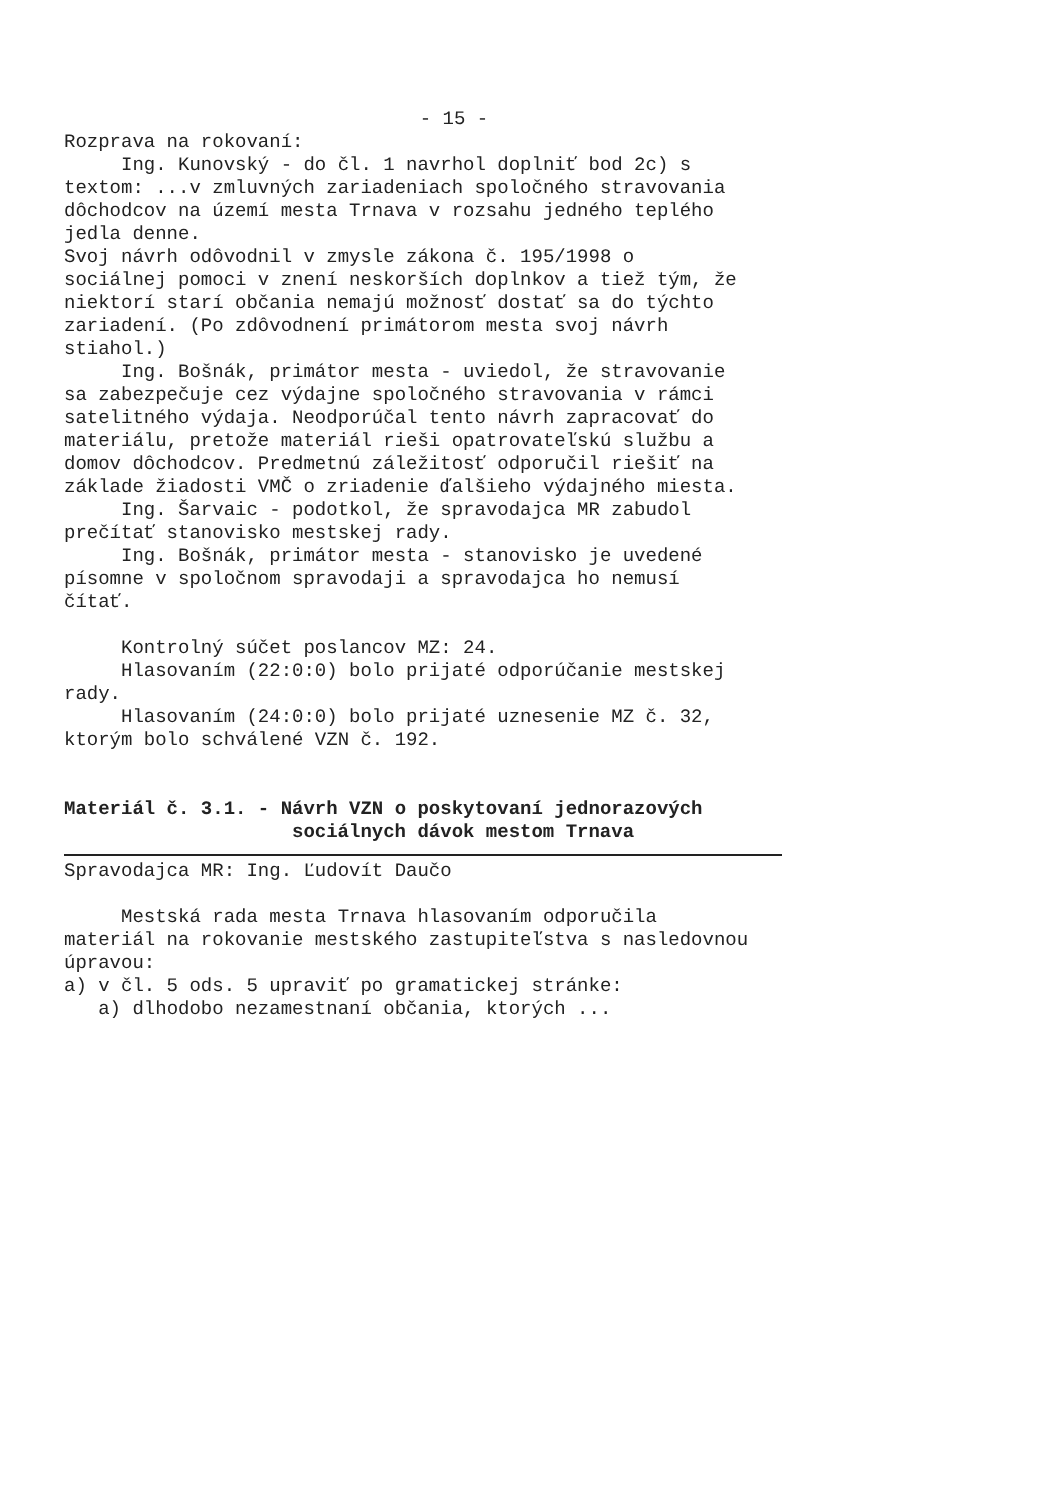- 15 -
Rozprava na rokovaní:
Ing. Kunovský - do čl. 1 navrhol doplniť bod 2c) s textom: ...v zmluvných zariadeniach spoločného stravovania dôchodcov na území mesta Trnava v rozsahu jedného teplého jedla denne.
Svoj návrh odôvodnil v zmysle zákona č. 195/1998 o sociálnej pomoci v znení neskorších doplnkov a tiež tým, že niektorí starí občania nemajú možnosť dostať sa do týchto zariadení. (Po zdôvodnení primátorom mesta svoj návrh stiahol.)
Ing. Bošnák, primátor mesta - uviedol, že stravovanie sa zabezpečuje cez výdajne spoločného stravovania v rámci satelitného výdaja. Neodporúčal tento návrh zapracovať do materiálu, pretože materiál rieši opatrovateľskú službu a domov dôchodcov. Predmetnú záležitosť odporučil riešiť na základe žiadosti VMČ o zriadenie ďalšieho výdajného miesta.
Ing. Šarvaic - podotkol, že spravodajca MR zabudol prečítať stanovisko mestskej rady.
Ing. Bošnák, primátor mesta - stanovisko je uvedené písomne v spoločnom spravodaji a spravodajca ho nemusí čítať.
Kontrolný súčet poslancov MZ: 24.
Hlasovaním (22:0:0) bolo prijaté odporúčanie mestskej rady.
Hlasovaním (24:0:0) bolo prijaté uznesenie MZ č. 32, ktorým bolo schválené VZN č. 192.
Materiál č. 3.1. - Návrh VZN o poskytovaní jednorazových
sociálnych dávok mestom Trnava
Spravodajca MR: Ing. Ľudovít Daučo
Mestská rada mesta Trnava hlasovaním odporučila materiál na rokovanie mestského zastupiteľstva s nasledovnou úpravou:
a) v čl. 5 ods. 5 upraviť po gramatickej stránke:
a) dlhodobo nezamestnaní občania, ktorých ...